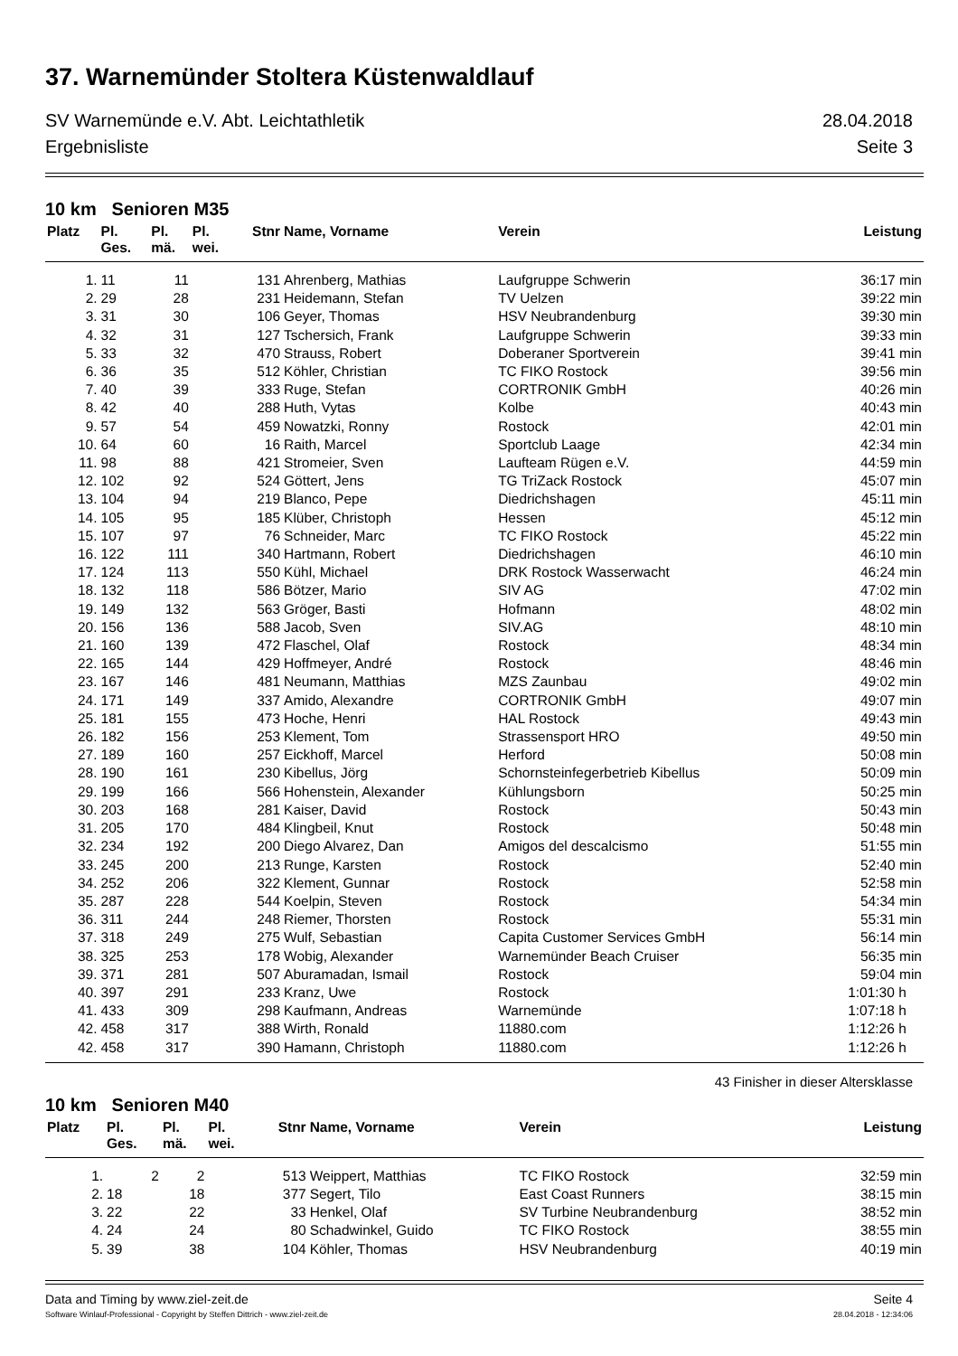37. Warnemünder Stoltera Küstenwaldlauf
SV Warnemünde e.V. Abt. Leichtathletik 28.04.2018
Ergebnisliste Seite 3
10 km Senioren M35
| Platz | Pl. | Pl. | Pl. | Stnr | Name, Vorname | Verein | Leistung |
| --- | --- | --- | --- | --- | --- | --- | --- |
| | Ges. | mä. | wei. | | | | |
| 1. | 11 | 11 | | 131 | Ahrenberg, Mathias | Laufgruppe Schwerin | 36:17 min |
| 2. | 29 | 28 | | 231 | Heidemann, Stefan | TV Uelzen | 39:22 min |
| 3. | 31 | 30 | | 106 | Geyer, Thomas | HSV Neubrandenburg | 39:30 min |
| 4. | 32 | 31 | | 127 | Tschersich, Frank | Laufgruppe Schwerin | 39:33 min |
| 5. | 33 | 32 | | 470 | Strauss, Robert | Doberaner Sportverein | 39:41 min |
| 6. | 36 | 35 | | 512 | Köhler, Christian | TC FIKO Rostock | 39:56 min |
| 7. | 40 | 39 | | 333 | Ruge, Stefan | CORTRONIK GmbH | 40:26 min |
| 8. | 42 | 40 | | 288 | Huth, Vytas | Kolbe | 40:43 min |
| 9. | 57 | 54 | | 459 | Nowatzki, Ronny | Rostock | 42:01 min |
| 10. | 64 | 60 | | 16 | Raith, Marcel | Sportclub Laage | 42:34 min |
| 11. | 98 | 88 | | 421 | Stromeier, Sven | Laufteam Rügen e.V. | 44:59 min |
| 12. | 102 | 92 | | 524 | Göttert, Jens | TG TriZack Rostock | 45:07 min |
| 13. | 104 | 94 | | 219 | Blanco, Pepe | Diedrichshagen | 45:11 min |
| 14. | 105 | 95 | | 185 | Klüber, Christoph | Hessen | 45:12 min |
| 15. | 107 | 97 | | 76 | Schneider, Marc | TC FIKO Rostock | 45:22 min |
| 16. | 122 | 111 | | 340 | Hartmann, Robert | Diedrichshagen | 46:10 min |
| 17. | 124 | 113 | | 550 | Kühl, Michael | DRK Rostock Wasserwacht | 46:24 min |
| 18. | 132 | 118 | | 586 | Bötzer, Mario | SIV AG | 47:02 min |
| 19. | 149 | 132 | | 563 | Gröger, Basti | Hofmann | 48:02 min |
| 20. | 156 | 136 | | 588 | Jacob, Sven | SIV.AG | 48:10 min |
| 21. | 160 | 139 | | 472 | Flaschel, Olaf | Rostock | 48:34 min |
| 22. | 165 | 144 | | 429 | Hoffmeyer, André | Rostock | 48:46 min |
| 23. | 167 | 146 | | 481 | Neumann, Matthias | MZS Zaunbau | 49:02 min |
| 24. | 171 | 149 | | 337 | Amido, Alexandre | CORTRONIK GmbH | 49:07 min |
| 25. | 181 | 155 | | 473 | Hoche, Henri | HAL Rostock | 49:43 min |
| 26. | 182 | 156 | | 253 | Klement, Tom | Strassensport HRO | 49:50 min |
| 27. | 189 | 160 | | 257 | Eickhoff, Marcel | Herford | 50:08 min |
| 28. | 190 | 161 | | 230 | Kibellus, Jörg | Schornsteinfegerbetrieb Kibellus | 50:09 min |
| 29. | 199 | 166 | | 566 | Hohenstein, Alexander | Kühlungsborn | 50:25 min |
| 30. | 203 | 168 | | 281 | Kaiser, David | Rostock | 50:43 min |
| 31. | 205 | 170 | | 484 | Klingbeil, Knut | Rostock | 50:48 min |
| 32. | 234 | 192 | | 200 | Diego Alvarez, Dan | Amigos del descalcismo | 51:55 min |
| 33. | 245 | 200 | | 213 | Runge, Karsten | Rostock | 52:40 min |
| 34. | 252 | 206 | | 322 | Klement, Gunnar | Rostock | 52:58 min |
| 35. | 287 | 228 | | 544 | Koelpin, Steven | Rostock | 54:34 min |
| 36. | 311 | 244 | | 248 | Riemer, Thorsten | Rostock | 55:31 min |
| 37. | 318 | 249 | | 275 | Wulf, Sebastian | Capita Customer Services GmbH | 56:14 min |
| 38. | 325 | 253 | | 178 | Wobig, Alexander | Warnemünder Beach Cruiser | 56:35 min |
| 39. | 371 | 281 | | 507 | Aburamadan, Ismail | Rostock | 59:04 min |
| 40. | 397 | 291 | | 233 | Kranz, Uwe | Rostock | 1:01:30 h |
| 41. | 433 | 309 | | 298 | Kaufmann, Andreas | Warnemünde | 1:07:18 h |
| 42. | 458 | 317 | | 388 | Wirth, Ronald | 11880.com | 1:12:26 h |
| 42. | 458 | 317 | | 390 | Hamann, Christoph | 11880.com | 1:12:26 h |
43 Finisher in dieser Altersklasse
10 km Senioren M40
| Platz | Pl. | Pl. | Pl. | Stnr | Name, Vorname | Verein | Leistung |
| --- | --- | --- | --- | --- | --- | --- | --- |
| | Ges. | mä. | wei. | | | | |
| 1. | 2 | 2 | | 513 | Weippert, Matthias | TC FIKO Rostock | 32:59 min |
| 2. | 18 | 18 | | 377 | Segert, Tilo | East Coast Runners | 38:15 min |
| 3. | 22 | 22 | | 33 | Henkel, Olaf | SV Turbine Neubrandenburg | 38:52 min |
| 4. | 24 | 24 | | 80 | Schadwinkel, Guido | TC FIKO Rostock | 38:55 min |
| 5. | 39 | 38 | | 104 | Köhler, Thomas | HSV Neubrandenburg | 40:19 min |
Data and Timing by www.ziel-zeit.de Seite 4
Software Winlauf-Professional - Copyright by Steffen Dittrich - www.ziel-zeit.de 28.04.2018 - 12:34:06